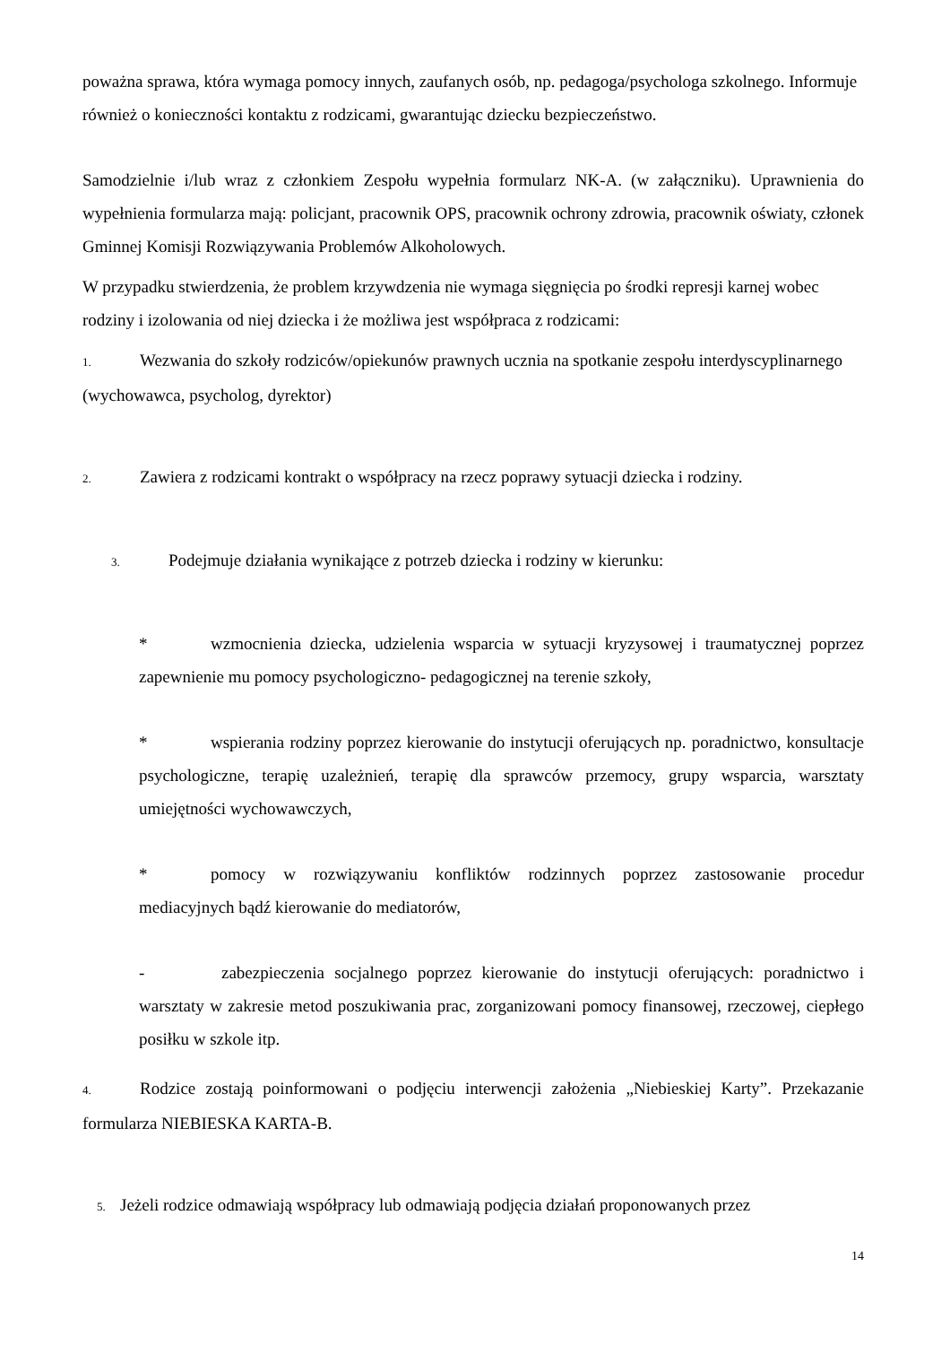poważna sprawa, która wymaga pomocy innych, zaufanych osób, np. pedagoga/psychologa szkolnego. Informuje również o konieczności kontaktu z rodzicami, gwarantując dziecku bezpieczeństwo.
Samodzielnie i/lub wraz z członkiem Zespołu wypełnia formularz NK-A. (w załączniku). Uprawnienia do wypełnienia formularza mają: policjant, pracownik OPS, pracownik ochrony zdrowia, pracownik oświaty, członek Gminnej Komisji Rozwiązywania Problemów Alkoholowych.
W przypadku stwierdzenia, że problem krzywdzenia nie wymaga sięgnięcia po środki represji karnej wobec rodziny i izolowania od niej dziecka i że możliwa jest współpraca z rodzicami:
1. Wezwania do szkoły rodziców/opiekunów prawnych ucznia na spotkanie zespołu interdyscyplinarnego (wychowawca, psycholog, dyrektor)
2. Zawiera z rodzicami kontrakt o współpracy na rzecz poprawy sytuacji dziecka i rodziny.
3. Podejmuje działania wynikające z potrzeb dziecka i rodziny w kierunku:
* wzmocnienia dziecka, udzielenia wsparcia w sytuacji kryzysowej i traumatycznej poprzez zapewnienie mu pomocy psychologiczno- pedagogicznej na terenie szkoły,
* wspierania rodziny poprzez kierowanie do instytucji oferujących np. poradnictwo, konsultacje psychologiczne, terapię uzależnień, terapię dla sprawców przemocy, grupy wsparcia, warsztaty umiejętności wychowawczych,
* pomocy w rozwiązywaniu konfliktów rodzinnych poprzez zastosowanie procedur mediacyjnych bądź kierowanie do mediatorów,
- zabezpieczenia socjalnego poprzez kierowanie do instytucji oferujących: poradnictwo i warsztaty w zakresie metod poszukiwania prac, zorganizowani pomocy finansowej, rzeczowej, ciepłego posiłku w szkole itp.
4. Rodzice zostają poinformowani o podjęciu interwencji założenia „Niebieskiej Karty”. Przekazanie formularza NIEBIESKA KARTA-B.
5. Jeżeli rodzice odmawiają współpracy lub odmawiają podjęcia działań proponowanych przez
14